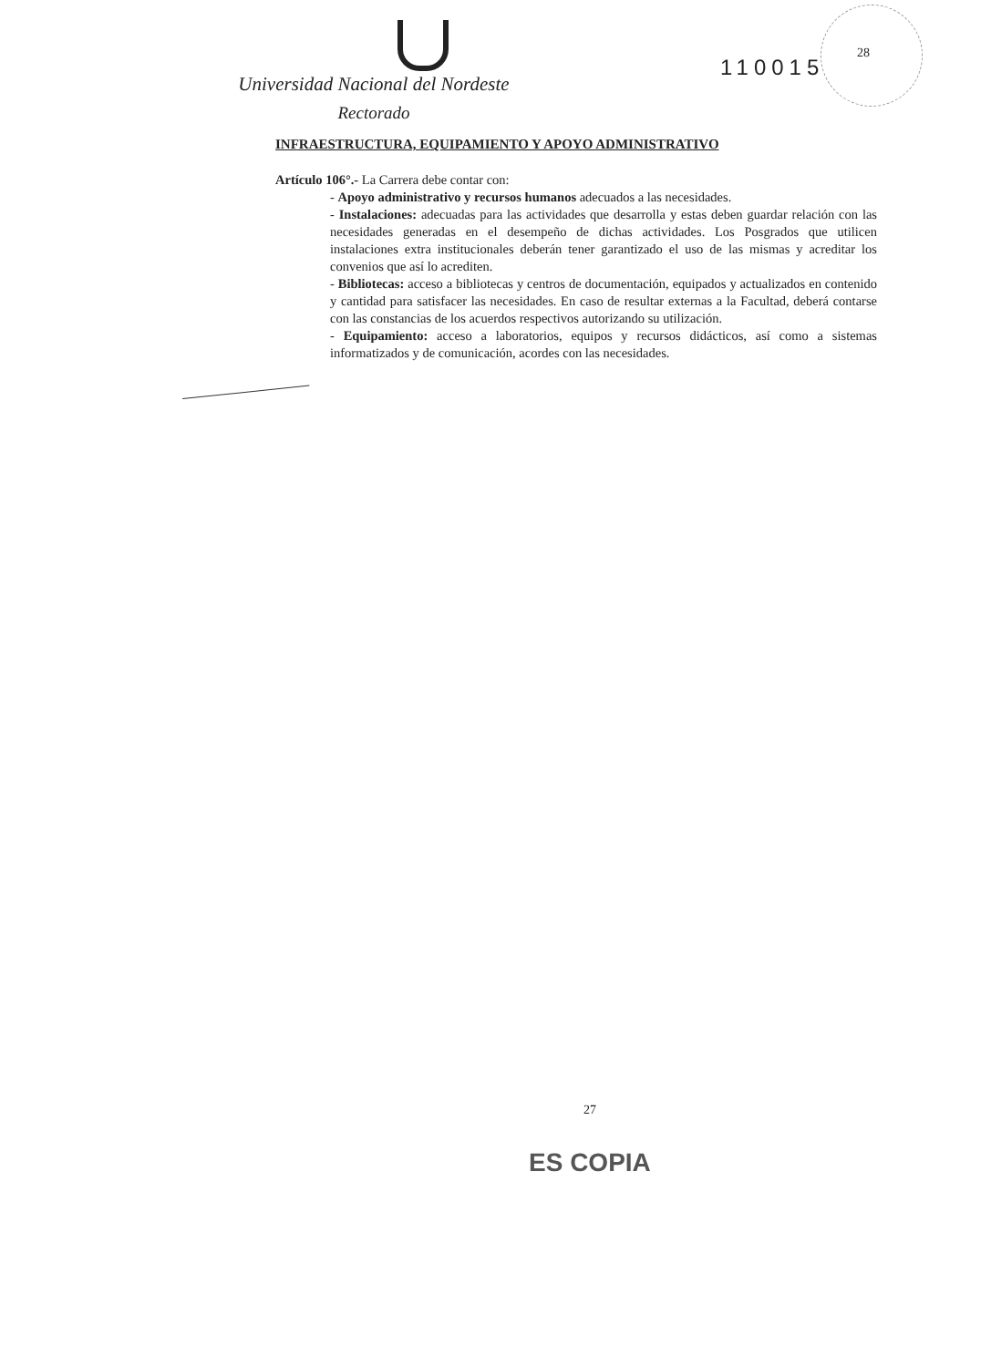110015
28
Universidad Nacional del Nordeste
Rectorado
INFRAESTRUCTURA, EQUIPAMIENTO Y APOYO ADMINISTRATIVO
Artículo 106°.- La Carrera debe contar con:
- Apoyo administrativo y recursos humanos adecuados a las necesidades.
- Instalaciones: adecuadas para las actividades que desarrolla y estas deben guardar relación con las necesidades generadas en el desempeño de dichas actividades. Los Posgrados que utilicen instalaciones extra institucionales deberán tener garantizado el uso de las mismas y acreditar los convenios que así lo acrediten.
- Bibliotecas: acceso a bibliotecas y centros de documentación, equipados y actualizados en contenido y cantidad para satisfacer las necesidades. En caso de resultar externas a la Facultad, deberá contarse con las constancias de los acuerdos respectivos autorizando su utilización.
- Equipamiento: acceso a laboratorios, equipos y recursos didácticos, así como a sistemas informatizados y de comunicación, acordes con las necesidades.
27
ES COPIA